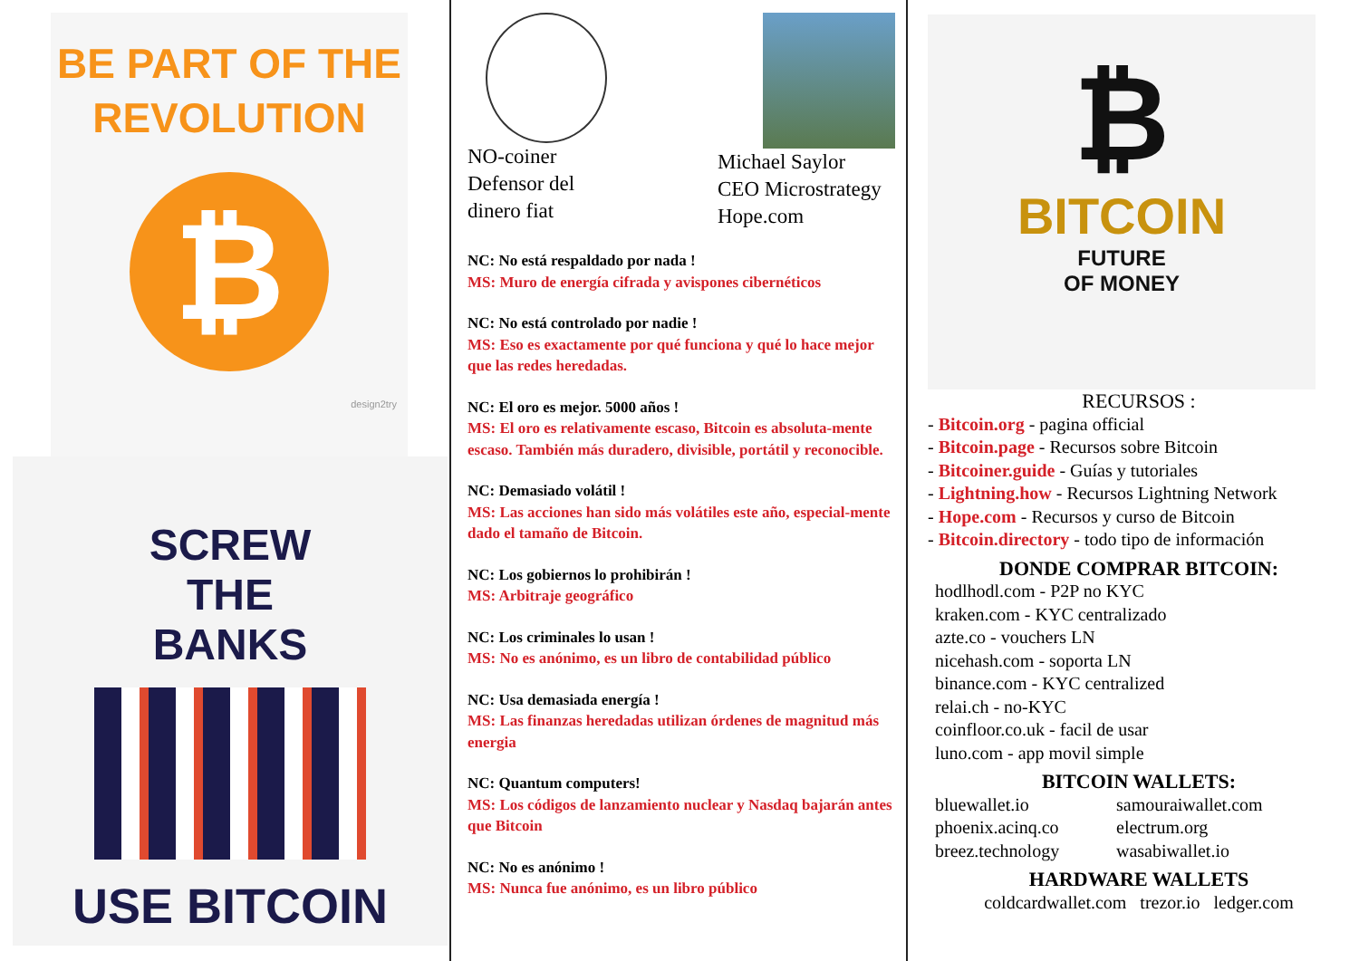BE PART OF THE
REVOLUTION
₿
design2try
SCREW
THE
BANKS
USE BITCOIN
NO-coiner
Defensor del
dinero fiat
Michael Saylor
CEO Microstrategy
Hope.com
NC: No está respaldado por nada !
MS: Muro de energía cifrada y avispones cibernéticos
NC: No está controlado por nadie !
MS: Eso es exactamente por qué funciona y qué lo hace mejor que las redes heredadas.
NC: El oro es mejor. 5000 años !
MS: El oro es relativamente escaso, Bitcoin es absoluta-mente escaso. También más duradero, divisible, portátil y reconocible.
NC: Demasiado volátil !
MS: Las acciones han sido más volátiles este año, especial-mente dado el tamaño de Bitcoin.
NC: Los gobiernos lo prohibirán !
MS: Arbitraje geográfico
NC: Los criminales lo usan !
MS: No es anónimo, es un libro de contabilidad público
NC: Usa demasiada energía !
MS: Las finanzas heredadas utilizan órdenes de magnitud más energia
NC: Quantum computers!
MS: Los códigos de lanzamiento nuclear y Nasdaq bajarán antes que Bitcoin
NC: No es anónimo !
MS: Nunca fue anónimo, es un libro público
₿
BITCOIN
FUTURE
OF MONEY
RECURSOS :
- Bitcoin.org - pagina official
- Bitcoin.page - Recursos sobre Bitcoin
- Bitcoiner.guide - Guías y tutoriales
- Lightning.how - Recursos Lightning Network
- Hope.com - Recursos y curso de Bitcoin
- Bitcoin.directory - todo tipo de información
DONDE COMPRAR BITCOIN:
hodlhodl.com - P2P no KYC
kraken.com - KYC centralizado
azte.co - vouchers LN
nicehash.com - soporta LN
binance.com - KYC centralized
relai.ch - no-KYC
coinfloor.co.uk - facil de usar
luno.com - app movil simple
BITCOIN WALLETS:
bluewallet.io samouraiwallet.com phoenix.acinq.co electrum.org breez.technology wasabiwallet.io
HARDWARE WALLETS
coldcardwallet.com trezor.io ledger.com